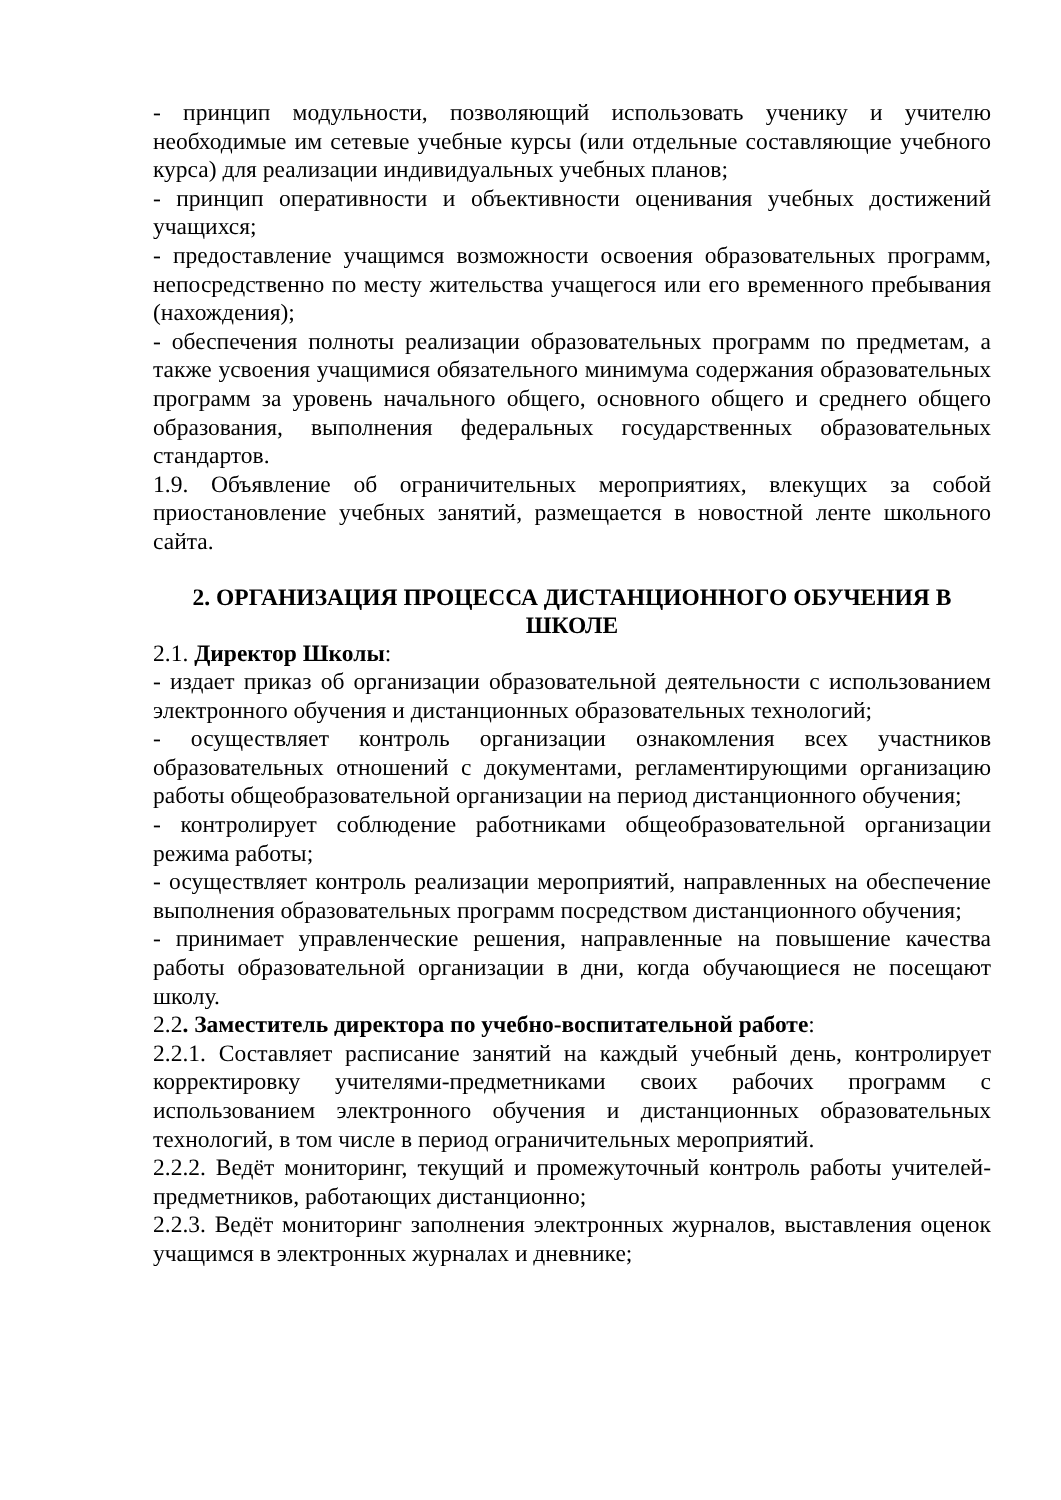- принцип модульности, позволяющий использовать ученику и учителю необходимые им сетевые учебные курсы (или отдельные составляющие учебного курса) для реализации индивидуальных учебных планов;
- принцип оперативности и объективности оценивания учебных достижений учащихся;
- предоставление учащимся возможности освоения образовательных программ, непосредственно по месту жительства учащегося или его временного пребывания (нахождения);
- обеспечения полноты реализации образовательных программ по предметам, а также усвоения учащимися обязательного минимума содержания образовательных программ за уровень начального общего, основного общего и среднего общего образования, выполнения федеральных государственных образовательных стандартов.
1.9. Объявление об ограничительных мероприятиях, влекущих за собой приостановление учебных занятий, размещается в новостной ленте школьного сайта.
2. ОРГАНИЗАЦИЯ ПРОЦЕССА ДИСТАНЦИОННОГО ОБУЧЕНИЯ В ШКОЛЕ
2.1. Директор Школы:
- издает приказ об организации образовательной деятельности с использованием электронного обучения и дистанционных образовательных технологий;
- осуществляет контроль организации ознакомления всех участников образовательных отношений с документами, регламентирующими организацию работы общеобразовательной организации на период дистанционного обучения;
- контролирует соблюдение работниками общеобразовательной организации режима работы;
- осуществляет контроль реализации мероприятий, направленных на обеспечение выполнения образовательных программ посредством дистанционного обучения;
- принимает управленческие решения, направленные на повышение качества работы образовательной организации в дни, когда обучающиеся не посещают школу.
2.2. Заместитель директора по учебно-воспитательной работе:
2.2.1. Составляет расписание занятий на каждый учебный день, контролирует корректировку учителями-предметниками своих рабочих программ с использованием электронного обучения и дистанционных образовательных технологий, в том числе в период ограничительных мероприятий.
2.2.2. Ведёт мониторинг, текущий и промежуточный контроль работы учителей-предметников, работающих дистанционно;
2.2.3. Ведёт мониторинг заполнения электронных журналов, выставления оценок учащимся в электронных журналах и дневнике;